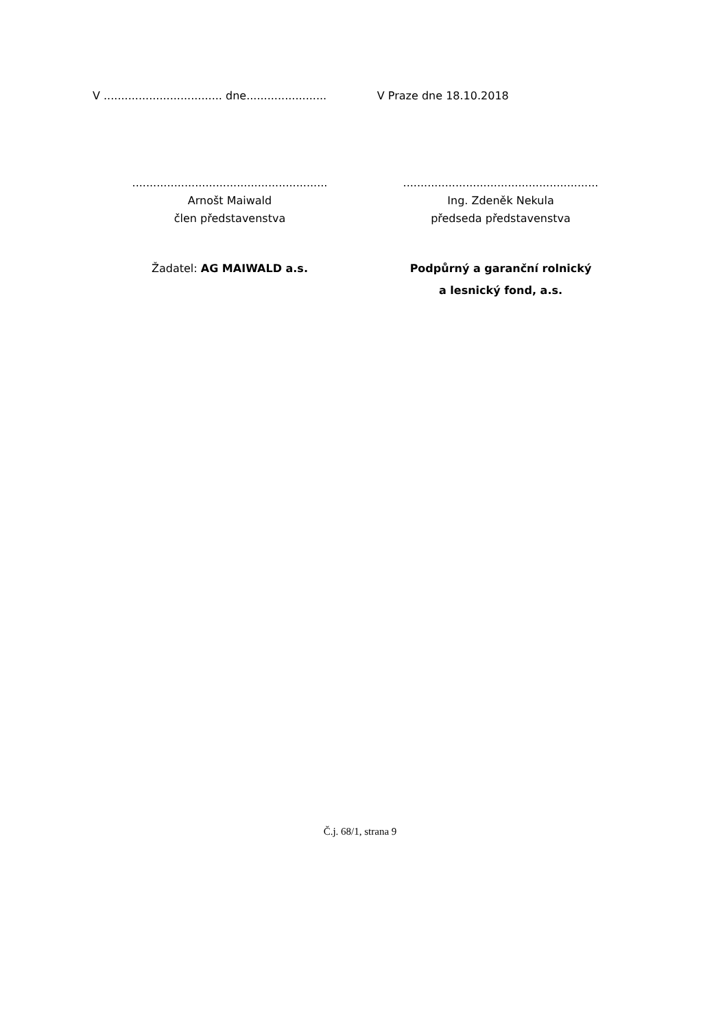V .................................. dne.......................
V Praze dne 18.10.2018
........................................................
Arnošt Maiwald
člen představenstva
........................................................
Ing. Zdeněk Nekula
předseda představenstva
Žadatel: AG MAIWALD a.s. Podpůrný a garanční rolnický
a lesnický fond, a.s.
Č.j. 68/1, strana 9